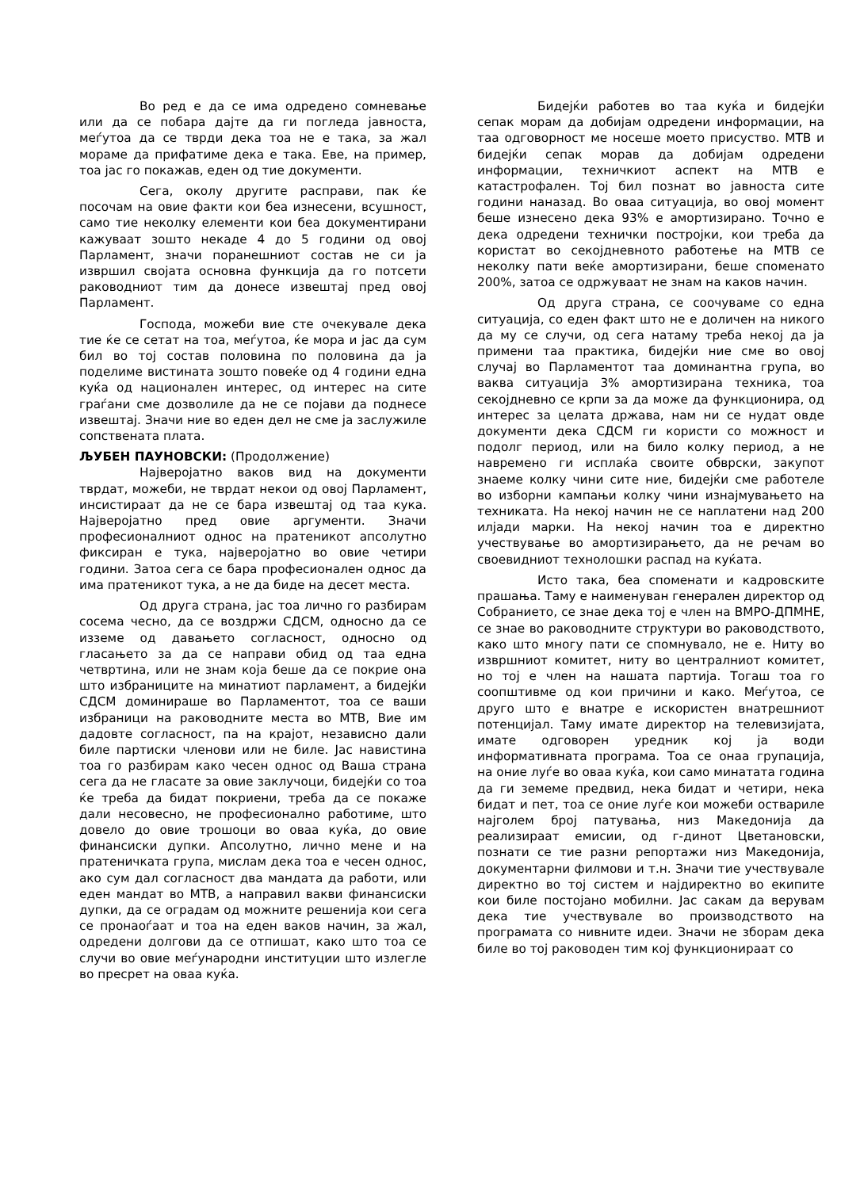Во ред е да се има одредено сомневање или да се побара дајте да ги погледа јавноста, меѓутоа да се тврди дека тоа не е така, за жал мораме да прифатиме дека е така. Еве, на пример, тоа јас го покажав, еден од тие документи.
Сега, околу другите расправи, пак ќе посочам на овие факти кои беа изнесени, всушност, само тие неколку елементи кои беа документирани кажуваат зошто некаде 4 до 5 години од овој Парламент, значи поранешниот состав не си ја извршил својата основна функција да го потсети раководниот тим да донесе извештај пред овој Парламент.
Господа, можеби вие сте очекувале дека тие ќе се сетат на тоа, меѓутоа, ќе мора и јас да сум бил во тој состав половина по половина да ја поделиме вистината зошто повеќе од 4 години една куќа од национален интерес, од интерес на сите граѓани сме дозволиле да не се појави да поднесе извештај. Значи ние во еден дел не сме ја заслужиле сопствената плата.
ЉУБЕН ПАУНОВСКИ: (Продолжение)
Најверојатно ваков вид на документи тврдат, можеби, не тврдат некои од овој Парламент, инсистираат да не се бара извештај од таа кука. Најверојатно пред овие аргументи. Значи професионалниот однос на пратеникот апсолутно фиксиран е тука, најверојатно во овие четири години. Затоа сега се бара професионален однос да има пратеникот тука, а не да биде на десет места.
Од друга страна, јас тоа лично го разбирам сосема чесно, да се воздржи СДСМ, односно да се изземе од давањето согласност, односно од гласањето за да се направи обид од таа една четвртина, или не знам која беше да се покрие она што избраниците на минатиот парламент, а бидејќи СДСМ доминираше во Парламентот, тоа се ваши избраници на раководните места во МТВ, Вие им дадовте согласност, па на крајот, независно дали биле партиски членови или не биле. Јас навистина тоа го разбирам како чесен однос од Ваша страна сега да не гласате за овие заклучоци, бидејќи со тоа ќе треба да бидат покриени, треба да се покаже дали несовесно, не професионално работиме, што довело до овие трошоци во оваа куќа, до овие финансиски дупки. Апсолутно, лично мене и на пратеничката група, мислам дека тоа е чесен однос, ако сум дал согласност два мандата да работи, или еден мандат во МТВ, а направил вакви финансиски дупки, да се оградам од можните решенија кои сега се пронаоѓаат и тоа на еден ваков начин, за жал, одредени долгови да се отпишат, како што тоа се случи во овие меѓународни институции што излегле во пресрет на оваа куќа.
Бидејќи работев во таа куќа и бидејќи сепак морам да добијам одредени информации, на таа одговорност ме носеше моето присуство. МТВ и бидејќи сепак морав да добијам одредени информации, техничкиот аспект на МТВ е катастрофален. Тој бил познат во јавноста сите години наназад. Во оваа ситуација, во овој момент беше изнесено дека 93% е амортизирано. Точно е дека одредени технички постројки, кои треба да користат во секојдневното работење на МТВ се неколку пати веќе амортизирани, беше споменато 200%, затоа се одржуваат не знам на каков начин.
Од друга страна, се соочуваме со една ситуација, со еден факт што не е доличен на никого да му се случи, од сега натаму треба некој да ја примени таа практика, бидејќи ние сме во овој случај во Парламентот таа доминантна група, во ваква ситуација 3% амортизирана техника, тоа секојдневно се крпи за да може да функционира, од интерес за целата држава, нам ни се нудат овде документи дека СДСМ ги користи со можност и подолг период, или на било колку период, а не навремено ги исплаќа своите обврски, закупот знаеме колку чини сите ние, бидејќи сме работеле во изборни кампањи колку чини изнајмувањето на техниката. На некој начин не се наплатени над 200 илјади марки. На некој начин тоа е директно учествување во амортизирањето, да не речам во своевидниот технолошки распад на куќата.
Исто така, беа споменати и кадровските прашања. Таму е наименуван генерален директор од Собранието, се знае дека тој е член на ВМРО-ДПМНЕ, се знае во раководните структури во раководството, како што многу пати се спомнувало, не е. Ниту во извршниот комитет, ниту во централниот комитет, но тој е член на нашата партија. Тогаш тоа го соопштивме од кои причини и како. Меѓутоа, се друго што е внатре е искористен внатрешниот потенцијал. Таму имате директор на телевизијата, имате одговорен уредник кој ја води информативната програма. Тоа се онаа групација, на оние луѓе во оваа куќа, кои само минатата година да ги земеме предвид, нека бидат и четири, нека бидат и пет, тоа се оние луѓе кои можеби оствариле најголем број патувања, низ Македонија да реализираат емисии, од г-динот Цветановски, познати се тие разни репортажи низ Македонија, документарни филмови и т.н. Значи тие учествувале директно во тој систем и најдиректно во екипите кои биле постојано мобилни. Јас сакам да верувам дека тие учествувале во производството на програмата со нивните идеи. Значи не зборам дека биле во тој раководен тим кој функционираат со